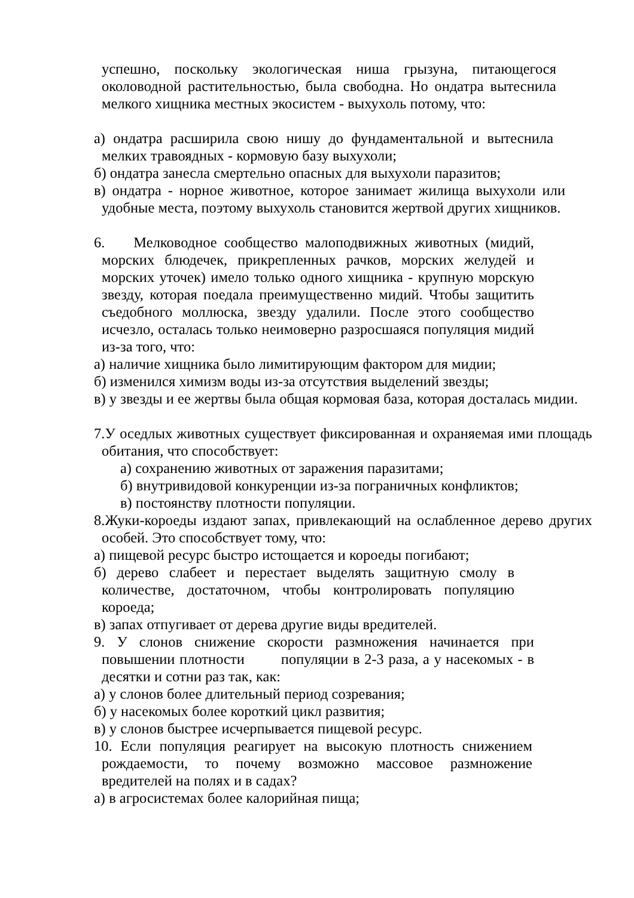успешно, поскольку экологическая ниша грызуна, питающегося околоводной растительностью, была свободна. Но ондатра вытеснила мелкого хищника местных экосистем - выхухоль потому, что:
а) ондатра расширила свою нишу до фундаментальной и вытеснила мелких травоядных - кормовую базу выхухоли;
б) ондатра занесла смертельно опасных для выхухоли паразитов;
в) ондатра - норное животное, которое занимает жилища выхухоли или удобные места, поэтому выхухоль становится жертвой других хищников.
6. Мелководное сообщество малоподвижных животных (мидий, морских блюдечек, прикрепленных рачков, морских желудей и морских уточек) имело только одного хищника - крупную морскую звезду, которая поедала преимущественно мидий. Чтобы защитить съедобного моллюска, звезду удалили. После этого сообщество исчезло, осталась только неимоверно разросшаяся популяция мидий из-за того, что:
а) наличие хищника было лимитирующим фактором для мидии;
б) изменился химизм воды из-за отсутствия выделений звезды;
в) у звезды и ее жертвы была общая кормовая база, которая досталась мидии.
7.У оседлых животных существует фиксированная и охраняемая ими площадь обитания, что способствует:
а) сохранению животных от заражения паразитами;
б) внутривидовой конкуренции из-за пограничных конфликтов;
в) постоянству плотности популяции.
8.Жуки-короеды издают запах, привлекающий на ослабленное дерево других особей. Это способствует тому, что:
а) пищевой ресурс быстро истощается и короеды погибают;
б) дерево слабеет и перестает выделять защитную смолу в количестве, достаточном, чтобы контролировать популяцию короеда;
в) запах отпугивает от дерева другие виды вредителей.
9. У слонов снижение скорости размножения начинается при повышении плотности популяции в 2-3 раза, а у насекомых - в десятки и сотни раз так, как:
а) у слонов более длительный период созревания;
б) у насекомых более короткий цикл развития;
в) у слонов быстрее исчерпывается пищевой ресурс.
10. Если популяция реагирует на высокую плотность снижением рождаемости, то почему возможно массовое размножение вредителей на полях и в садах?
а) в агросистемах более калорийная пища;